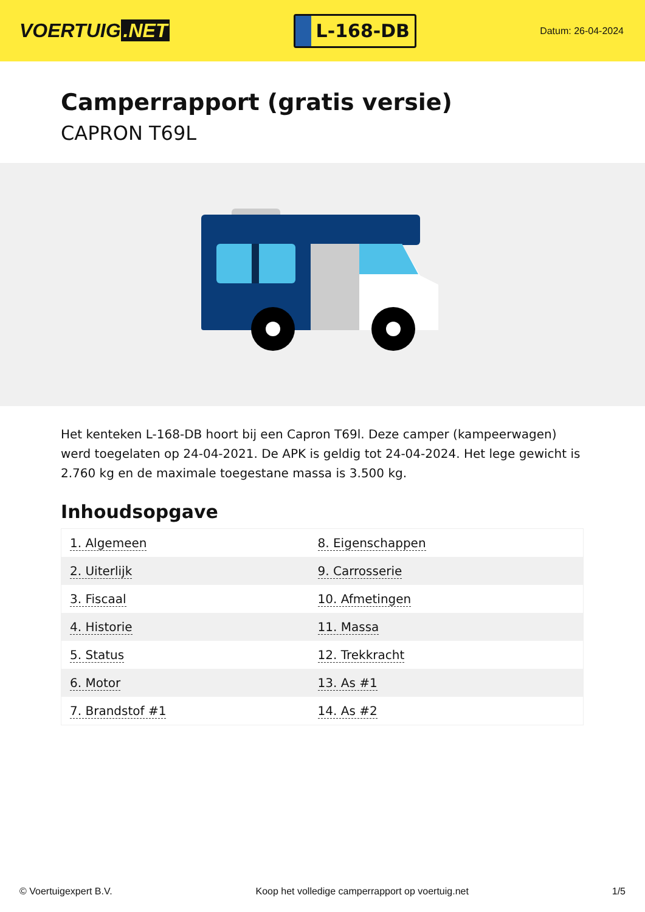VOERTUIG.NET
L-168-DB
Datum: 26-04-2024
Camperrapport (gratis versie)
CAPRON T69L
Het kenteken L-168-DB hoort bij een Capron T69l. Deze camper (kampeerwagen) werd toegelaten op 24-04-2021. De APK is geldig tot 24-04-2024. Het lege gewicht is 2.760 kg en de maximale toegestane massa is 3.500 kg.
Inhoudsopgave
| 1. Algemeen | 8. Eigenschappen |
| 2. Uiterlijk | 9. Carrosserie |
| 3. Fiscaal | 10. Afmetingen |
| 4. Historie | 11. Massa |
| 5. Status | 12. Trekkracht |
| 6. Motor | 13. As #1 |
| 7. Brandstof #1 | 14. As #2 |
© Voertuigexpert B.V. Koop het volledige camperrapport op voertuig.net 1/5